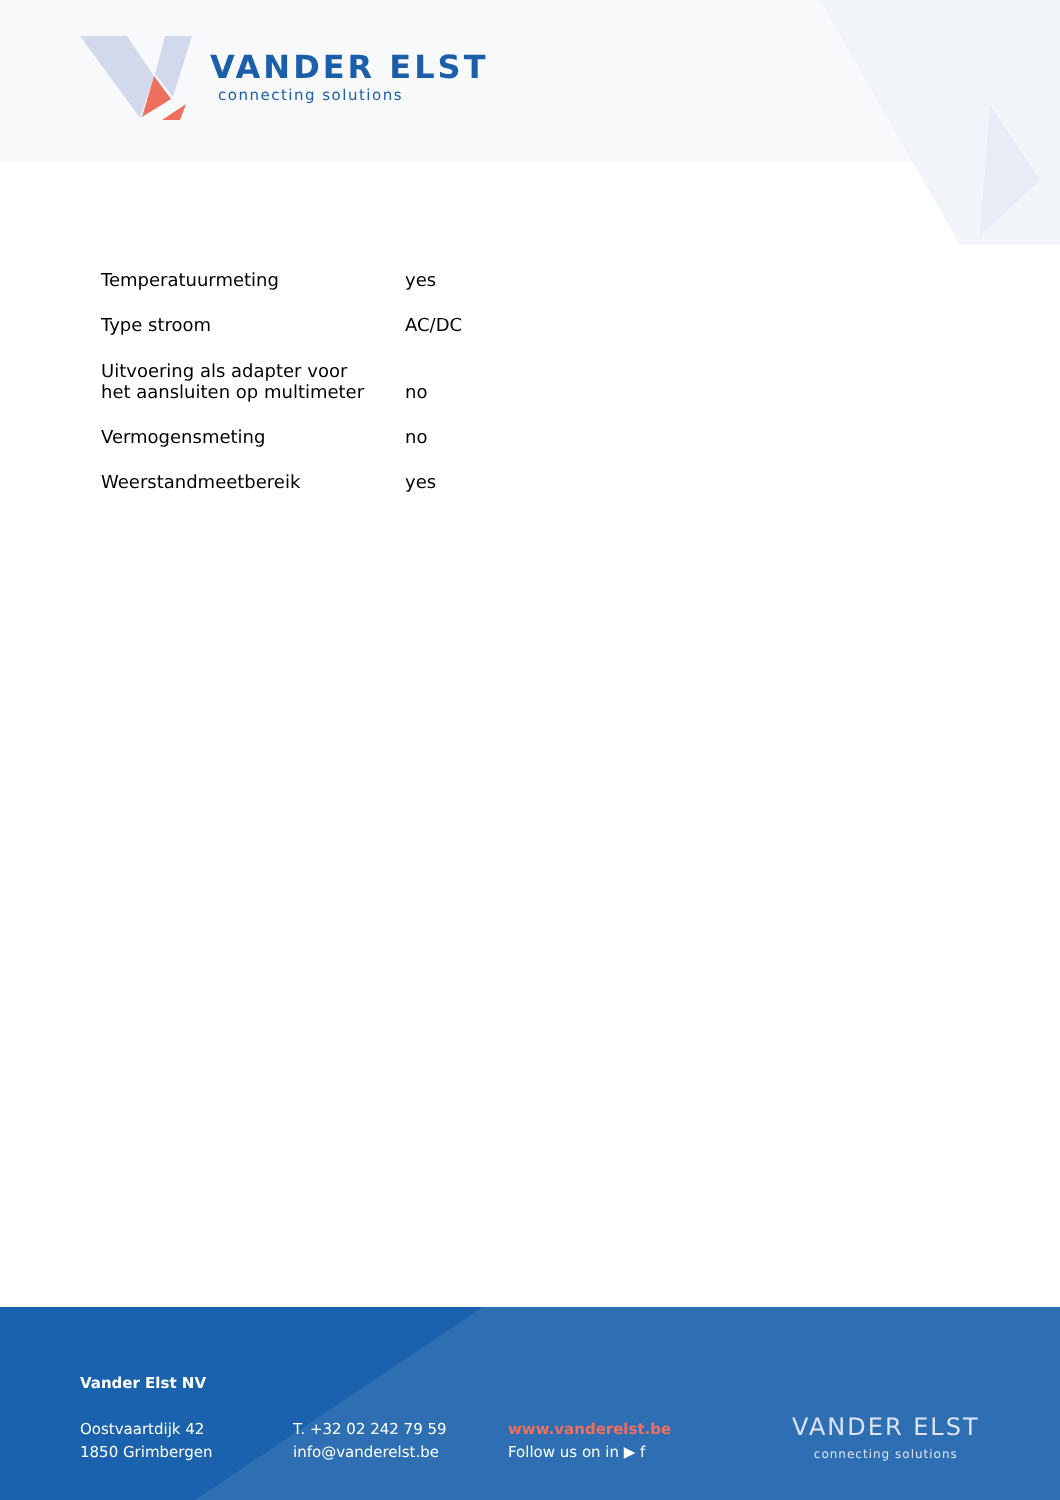VANDER ELST
connecting solutions
| Temperatuurmeting | yes |
| Type stroom | AC/DC |
| Uitvoering als adapter voor het aansluiten op multimeter | no |
| Vermogensmeting | no |
| Weerstandmeetbereik | yes |
Vander Elst NV
Oostvaartdijk 42
1850 Grimbergen
T. +32 02 242 79 59
info@vanderelst.be
www.vanderelst.be
Follow us on in ▶ f
VANDER ELST
connecting solutions